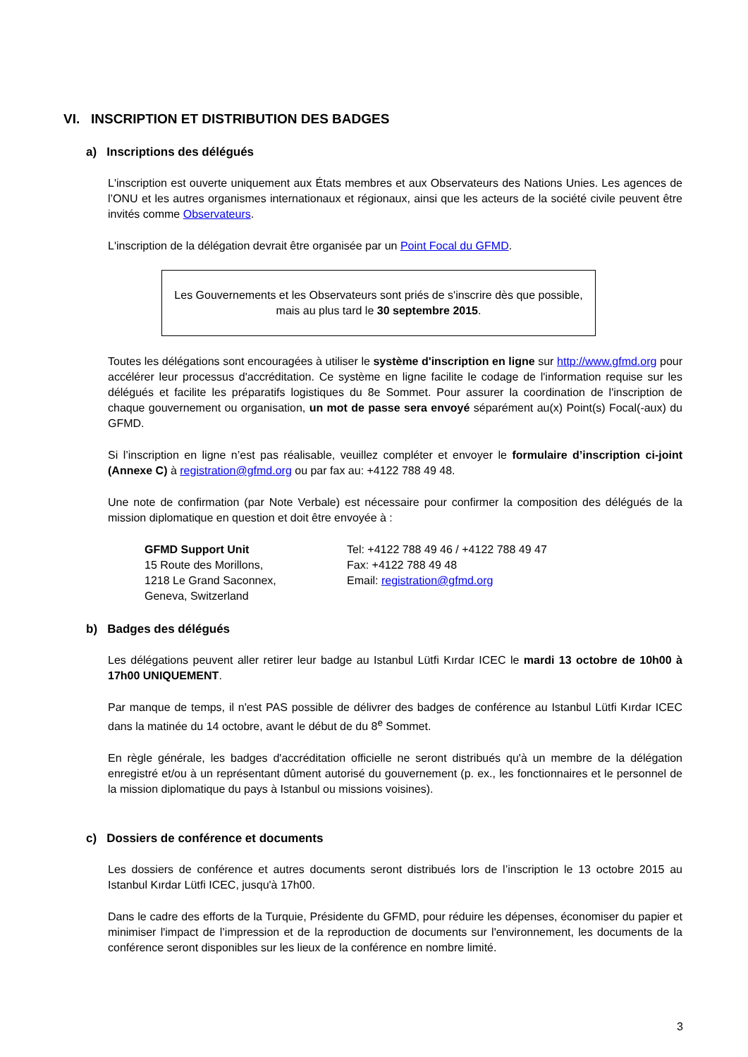VI. INSCRIPTION ET DISTRIBUTION DES BADGES
a) Inscriptions des délégués
L'inscription est ouverte uniquement aux États membres et aux Observateurs des Nations Unies. Les agences de l’ONU et les autres organismes internationaux et régionaux, ainsi que les acteurs de la société civile peuvent être invités comme Observateurs.
L'inscription de la délégation devrait être organisée par un Point Focal du GFMD.
Les Gouvernements et les Observateurs sont priés de s'inscrire dès que possible, mais au plus tard le 30 septembre 2015.
Toutes les délégations sont encouragées à utiliser le système d'inscription en ligne sur http://www.gfmd.org pour accélérer leur processus d'accréditation. Ce système en ligne facilite le codage de l'information requise sur les délégués et facilite les préparatifs logistiques du 8e Sommet. Pour assurer la coordination de l'inscription de chaque gouvernement ou organisation, un mot de passe sera envoyé séparément au(x) Point(s) Focal(-aux) du GFMD.
Si l’inscription en ligne n’est pas réalisable, veuillez compléter et envoyer le formulaire d’inscription ci-joint (Annexe C) à registration@gfmd.org ou par fax au: +4122 788 49 48.
Une note de confirmation (par Note Verbale) est nécessaire pour confirmer la composition des délégués de la mission diplomatique en question et doit être envoyée à :
GFMD Support Unit
15 Route des Morillons,
1218 Le Grand Saconnex,
Geneva, Switzerland
Tel: +4122 788 49 46 / +4122 788 49 47
Fax: +4122 788 49 48
Email: registration@gfmd.org
b) Badges des délégués
Les délégations peuvent aller retirer leur badge au Istanbul Lütfi Kırdar ICEC le mardi 13 octobre de 10h00 à 17h00 UNIQUEMENT.
Par manque de temps, il n'est PAS possible de délivrer des badges de conférence au Istanbul Lütfi Kırdar ICEC dans la matinée du 14 octobre, avant le début de du 8<sup>e</sup> Sommet.
En règle générale, les badges d'accréditation officielle ne seront distribués qu'à un membre de la délégation enregistré et/ou à un représentant dûment autorisé du gouvernement (p. ex., les fonctionnaires et le personnel de la mission diplomatique du pays à Istanbul ou missions voisines).
c) Dossiers de conférence et documents
Les dossiers de conférence et autres documents seront distribués lors de l’inscription le 13 octobre 2015 au Istanbul Kırdar Lütfi ICEC, jusqu'à 17h00.
Dans le cadre des efforts de la Turquie, Présidente du GFMD, pour réduire les dépenses, économiser du papier et minimiser l'impact de l’impression et de la reproduction de documents sur l'environnement, les documents de la conférence seront disponibles sur les lieux de la conférence en nombre limité.
3